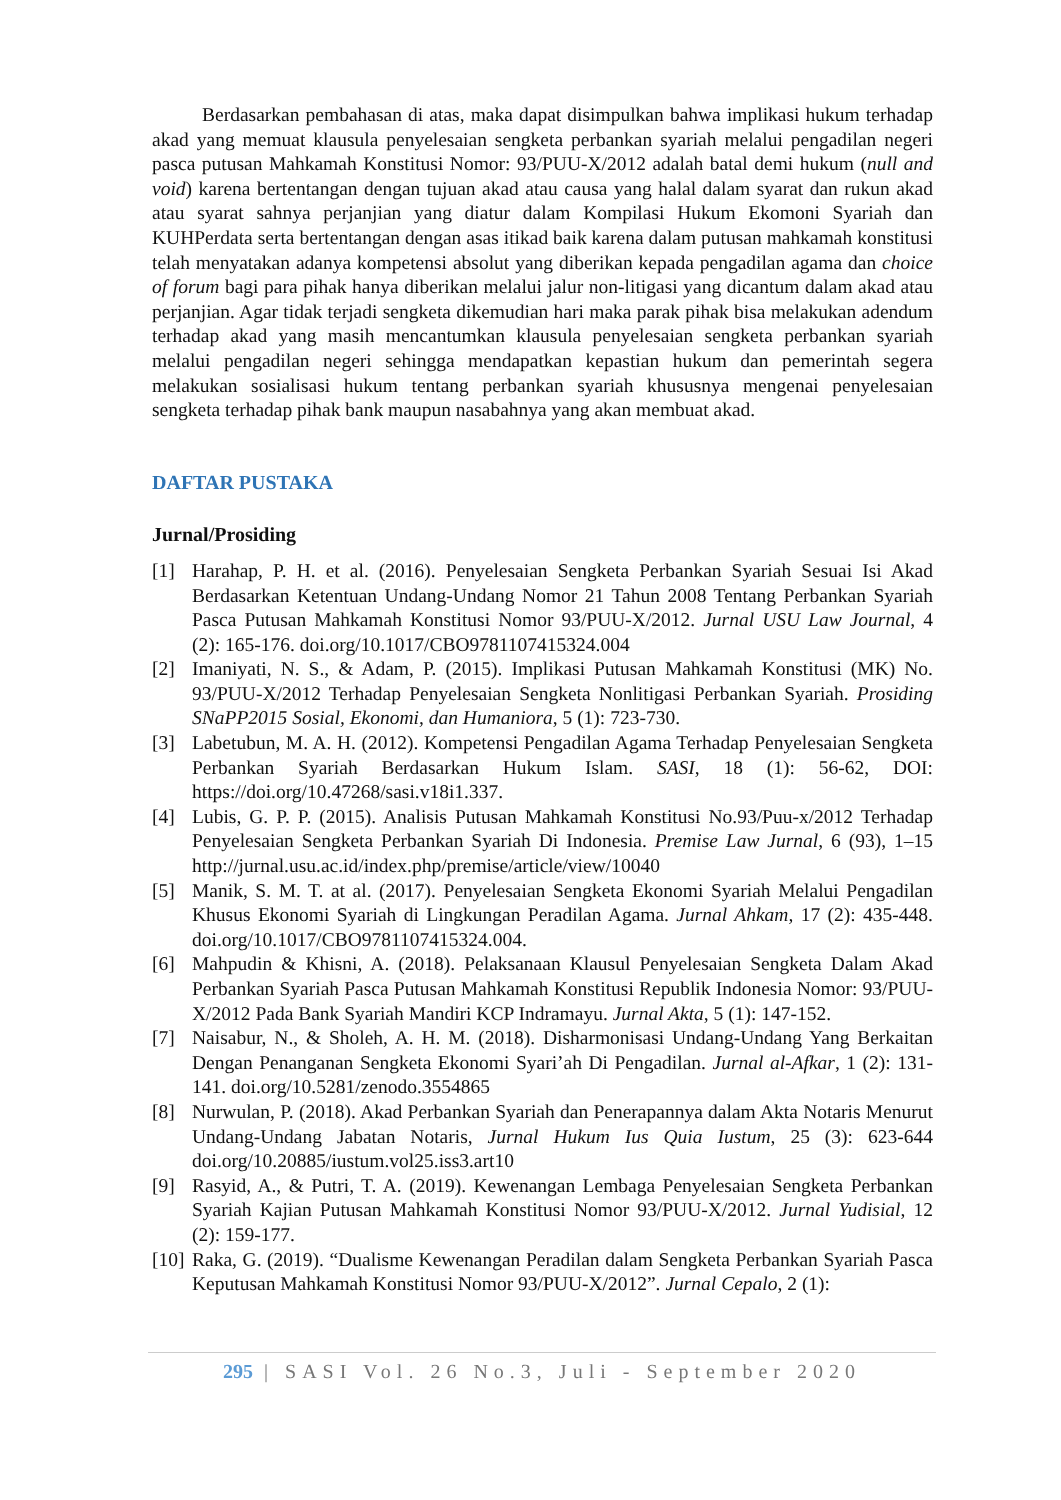Berdasarkan pembahasan di atas, maka dapat disimpulkan bahwa implikasi hukum terhadap akad yang memuat klausula penyelesaian sengketa perbankan syariah melalui pengadilan negeri pasca putusan Mahkamah Konstitusi Nomor: 93/PUU-X/2012 adalah batal demi hukum (null and void) karena bertentangan dengan tujuan akad atau causa yang halal dalam syarat dan rukun akad atau syarat sahnya perjanjian yang diatur dalam Kompilasi Hukum Ekomoni Syariah dan KUHPerdata serta bertentangan dengan asas itikad baik karena dalam putusan mahkamah konstitusi telah menyatakan adanya kompetensi absolut yang diberikan kepada pengadilan agama dan choice of forum bagi para pihak hanya diberikan melalui jalur non-litigasi yang dicantum dalam akad atau perjanjian. Agar tidak terjadi sengketa dikemudian hari maka parak pihak bisa melakukan adendum terhadap akad yang masih mencantumkan klausula penyelesaian sengketa perbankan syariah melalui pengadilan negeri sehingga mendapatkan kepastian hukum dan pemerintah segera melakukan sosialisasi hukum tentang perbankan syariah khususnya mengenai penyelesaian sengketa terhadap pihak bank maupun nasabahnya yang akan membuat akad.
DAFTAR PUSTAKA
Jurnal/Prosiding
[1] Harahap, P. H. et al. (2016). Penyelesaian Sengketa Perbankan Syariah Sesuai Isi Akad Berdasarkan Ketentuan Undang-Undang Nomor 21 Tahun 2008 Tentang Perbankan Syariah Pasca Putusan Mahkamah Konstitusi Nomor 93/PUU-X/2012. Jurnal USU Law Journal, 4 (2): 165-176. doi.org/10.1017/CBO9781107415324.004
[2] Imaniyati, N. S., & Adam, P. (2015). Implikasi Putusan Mahkamah Konstitusi (MK) No. 93/PUU-X/2012 Terhadap Penyelesaian Sengketa Nonlitigasi Perbankan Syariah. Prosiding SNaPP2015 Sosial, Ekonomi, dan Humaniora, 5 (1): 723-730.
[3] Labetubun, M. A. H. (2012). Kompetensi Pengadilan Agama Terhadap Penyelesaian Sengketa Perbankan Syariah Berdasarkan Hukum Islam. SASI, 18 (1): 56-62, DOI: https://doi.org/10.47268/sasi.v18i1.337.
[4] Lubis, G. P. P. (2015). Analisis Putusan Mahkamah Konstitusi No.93/Puu-x/2012 Terhadap Penyelesaian Sengketa Perbankan Syariah Di Indonesia. Premise Law Jurnal, 6 (93), 1–15 http://jurnal.usu.ac.id/index.php/premise/article/view/10040
[5] Manik, S. M. T. at al. (2017). Penyelesaian Sengketa Ekonomi Syariah Melalui Pengadilan Khusus Ekonomi Syariah di Lingkungan Peradilan Agama. Jurnal Ahkam, 17 (2): 435-448. doi.org/10.1017/CBO9781107415324.004.
[6] Mahpudin & Khisni, A. (2018). Pelaksanaan Klausul Penyelesaian Sengketa Dalam Akad Perbankan Syariah Pasca Putusan Mahkamah Konstitusi Republik Indonesia Nomor: 93/PUU-X/2012 Pada Bank Syariah Mandiri KCP Indramayu. Jurnal Akta, 5 (1): 147-152.
[7] Naisabur, N., & Sholeh, A. H. M. (2018). Disharmonisasi Undang-Undang Yang Berkaitan Dengan Penanganan Sengketa Ekonomi Syari’ah Di Pengadilan. Jurnal al-Afkar, 1 (2): 131-141. doi.org/10.5281/zenodo.3554865
[8] Nurwulan, P. (2018). Akad Perbankan Syariah dan Penerapannya dalam Akta Notaris Menurut Undang-Undang Jabatan Notaris, Jurnal Hukum Ius Quia Iustum, 25 (3): 623-644 doi.org/10.20885/iustum.vol25.iss3.art10
[9] Rasyid, A., & Putri, T. A. (2019). Kewenangan Lembaga Penyelesaian Sengketa Perbankan Syariah Kajian Putusan Mahkamah Konstitusi Nomor 93/PUU-X/2012. Jurnal Yudisial, 12 (2): 159-177.
[10] Raka, G. (2019). “Dualisme Kewenangan Peradilan dalam Sengketa Perbankan Syariah Pasca Keputusan Mahkamah Konstitusi Nomor 93/PUU-X/2012”. Jurnal Cepalo, 2 (1):
295 | SASI Vol. 26 No.3, Juli - September 2020